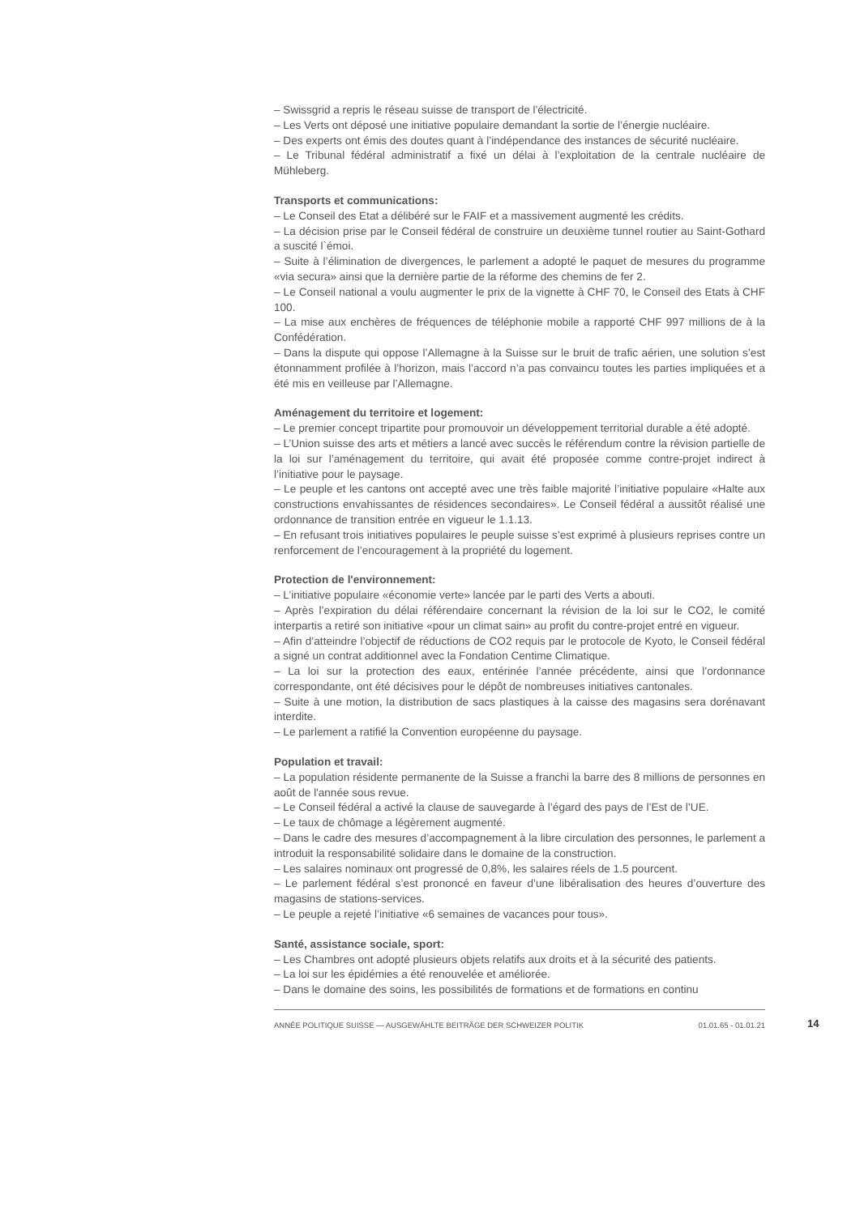– Swissgrid a repris le réseau suisse de transport de l'électricité.
– Les Verts ont déposé une initiative populaire demandant la sortie de l’énergie nucléaire.
– Des experts ont émis des doutes quant à l’indépendance des instances de sécurité nucléaire.
– Le Tribunal fédéral administratif a fixé un délai à l’exploitation de la centrale nucléaire de Mühleberg.
Transports et communications:
– Le Conseil des Etat a délibéré sur le FAIF et a massivement augmenté les crédits.
– La décision prise par le Conseil fédéral de construire un deuxième tunnel routier au Saint-Gothard a suscité l`émoi.
– Suite à l’élimination de divergences, le parlement a adopté le paquet de mesures du programme «via secura» ainsi que la dernière partie de la réforme des chemins de fer 2.
– Le Conseil national a voulu augmenter le prix de la vignette à CHF 70, le Conseil des Etats à CHF 100.
– La mise aux enchères de fréquences de téléphonie mobile a rapporté CHF 997 millions de à la Confédération.
– Dans la dispute qui oppose l’Allemagne à la Suisse sur le bruit de trafic aérien, une solution s’est étonnamment profilée à l’horizon, mais l’accord n’a pas convaincu toutes les parties impliquées et a été mis en veilleuse par l’Allemagne.
Aménagement du territoire et logement:
– Le premier concept tripartite pour promouvoir un développement territorial durable a été adopté.
– L’Union suisse des arts et métiers a lancé avec succès le référendum contre la révision partielle de la loi sur l’aménagement du territoire, qui avait été proposée comme contre-projet indirect à l’initiative pour le paysage.
– Le peuple et les cantons ont accepté avec une très faible majorité l’initiative populaire «Halte aux constructions envahissantes de résidences secondaires». Le Conseil fédéral a aussitôt réalisé une ordonnance de transition entrée en vigueur le 1.1.13.
– En refusant trois initiatives populaires le peuple suisse s’est exprimé à plusieurs reprises contre un renforcement de l’encouragement à la propriété du logement.
Protection de l'environnement:
– L’initiative populaire «économie verte» lancée par le parti des Verts a abouti.
– Après l’expiration du délai référendaire concernant la révision de la loi sur le CO2, le comité interpartis a retiré son initiative «pour un climat sain» au profit du contre-projet entré en vigueur.
– Afin d’atteindre l’objectif de réductions de CO2 requis par le protocole de Kyoto, le Conseil fédéral a signé un contrat additionnel avec la Fondation Centime Climatique.
– La loi sur la protection des eaux, entérinée l’année précédente, ainsi que l’ordonnance correspondante, ont été décisives pour le dépôt de nombreuses initiatives cantonales.
– Suite à une motion, la distribution de sacs plastiques à la caisse des magasins sera dorénavant interdite.
– Le parlement a ratifié la Convention européenne du paysage.
Population et travail:
– La population résidente permanente de la Suisse a franchi la barre des 8 millions de personnes en août de l'année sous revue.
– Le Conseil fédéral a activé la clause de sauvegarde à l’égard des pays de l’Est de l’UE.
– Le taux de chômage a légèrement augmenté.
– Dans le cadre des mesures d’accompagnement à la libre circulation des personnes, le parlement a introduit la responsabilité solidaire dans le domaine de la construction.
– Les salaires nominaux ont progressé de 0,8%, les salaires réels de 1.5 pourcent.
– Le parlement fédéral s’est prononcé en faveur d’une libéralisation des heures d’ouverture des magasins de stations-services.
– Le peuple a rejeté l’initiative «6 semaines de vacances pour tous».
Santé, assistance sociale, sport:
– Les Chambres ont adopté plusieurs objets relatifs aux droits et à la sécurité des patients.
– La loi sur les épidémies a été renouvelée et améliorée.
– Dans le domaine des soins, les possibilités de formations et de formations en continu
ANNÉE POLITIQUE SUISSE — AUSGEWÄHLTE BEITRÄGE DER SCHWEIZER POLITIK 01.01.65 - 01.01.21 14